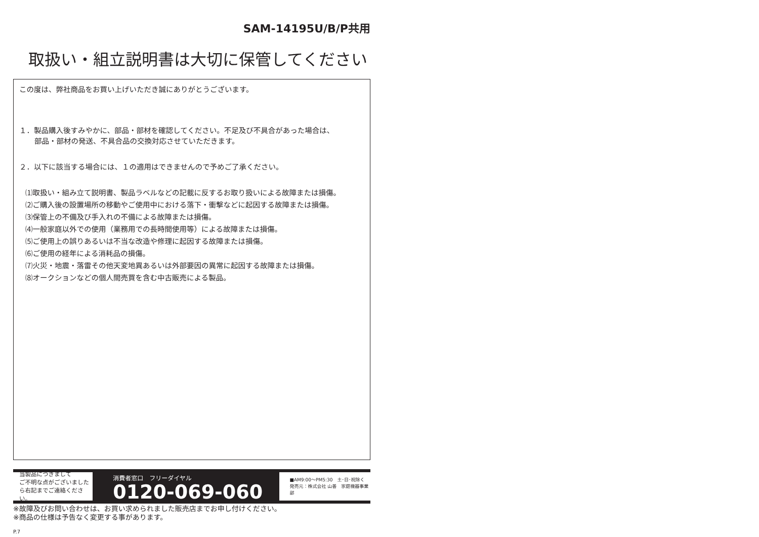SAM-14195U/B/P共用
取扱い・組立説明書は大切に保管してください
この度は、弊社商品をお買い上げいただき誠にありがとうございます。
１．製品購入後すみやかに、部品・部材を確認してください。不足及び不具合があった場合は、
部品・部材の発送、不具合品の交換対応させていただきます。
２．以下に該当する場合には、１の適用はできませんので予めご了承ください。
⑴取扱い・組み立て説明書、製品ラベルなどの記載に反するお取り扱いによる故障または損傷。
⑵ご購入後の設置場所の移動やご使用中における落下・衝撃などに起因する故障または損傷。
⑶保管上の不備及び手入れの不備による故障または損傷。
⑷一般家庭以外での使用（業務用での長時間使用等）による故障または損傷。
⑸ご使用上の誤りあるいは不当な改造や修理に起因する故障または損傷。
⑹ご使用の経年による消耗品の損傷。
⑺火災・地震・落雷その他天変地異あるいは外部要因の異常に起因する故障または損傷。
⑻オークションなどの個人間売買を含む中古販売による製品。
当製品につきまして
ご不明な点がございました
ら右記までご連絡ください。
消費者窓口　フリーダイヤル
0120-069-060
■AM9:00〜PM5:30　土･日･祝除く
発売元：株式会社 山善　家庭機器事業部
※故障及びお問い合わせは、お買い求められました販売店までお申し付けください。
※商品の仕様は予告なく変更する事があります。
P.7